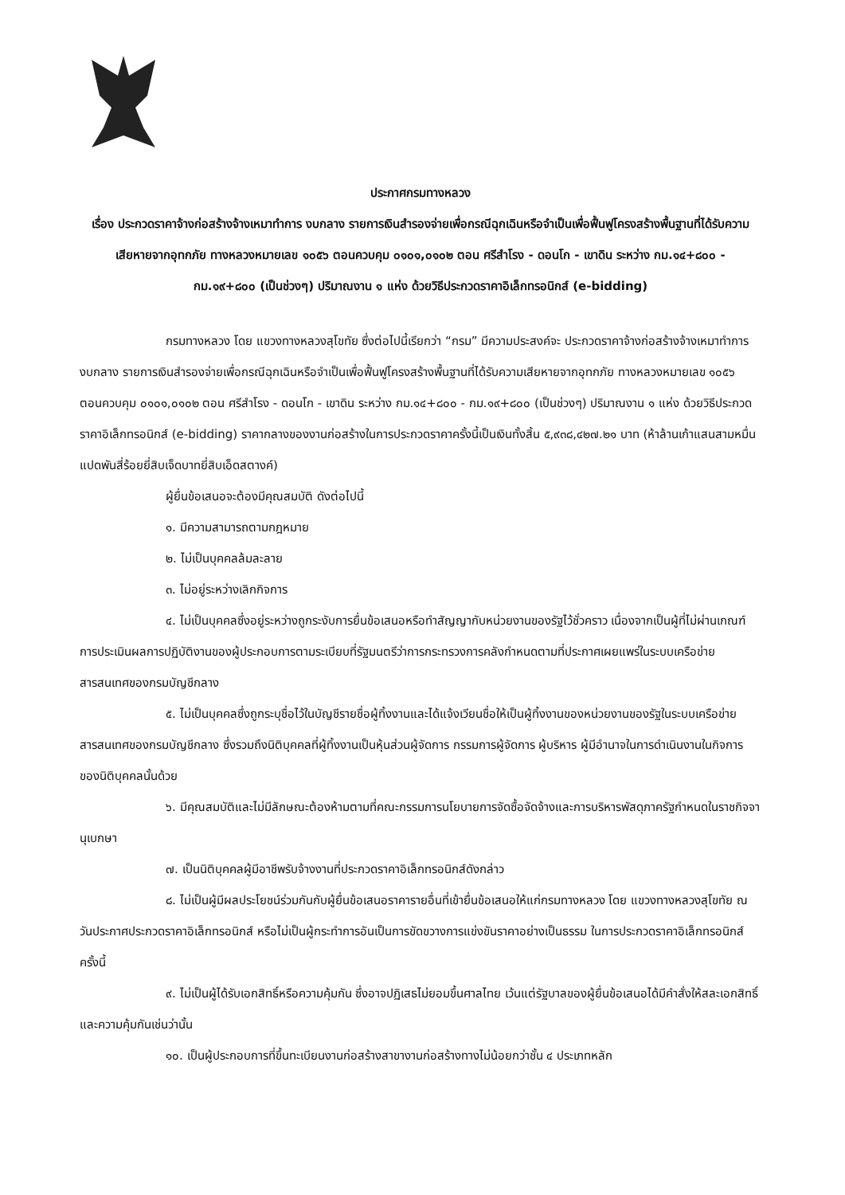ประกาศกรมทางหลวง
เรื่อง ประกวดราคาจ้างก่อสร้างจ้างเหมาทำการ งบกลาง รายการเงินสำรองจ่ายเพื่อกรณีฉุกเฉินหรือจำเป็นเพื่อฟื้นฟูโครงสร้างพื้นฐานที่ได้รับความเสียหายจากอุทกภัย ทางหลวงหมายเลข ๑๐๕๖ ตอนควบคุม ๐๑๐๑,๐๑๐๒ ตอน ศรีสำโรง - ดอนโก - เขาดิน ระหว่าง กม.๑๔+๘๐๐ - กม.๑๙+๘๐๐ (เป็นช่วงๆ) ปริมาณงาน ๑ แห่ง ด้วยวิธีประกวดราคาอิเล็กทรอนิกส์ (e-bidding)
กรมทางหลวง โดย แขวงทางหลวงสุโขทัย ซึ่งต่อไปนี้เรียกว่า “กรม” มีความประสงค์จะ ประกวดราคาจ้างก่อสร้างจ้างเหมาทำการ งบกลาง รายการเงินสำรองจ่ายเพื่อกรณีฉุกเฉินหรือจำเป็นเพื่อฟื้นฟูโครงสร้างพื้นฐานที่ได้รับความเสียหายจากอุทกภัย ทางหลวงหมายเลข ๑๐๕๖ ตอนควบคุม ๐๑๐๑,๐๑๐๒ ตอน ศรีสำโรง - ดอนโก - เขาดิน ระหว่าง กม.๑๔+๘๐๐ - กม.๑๙+๘๐๐ (เป็นช่วงๆ) ปริมาณงาน ๑ แห่ง ด้วยวิธีประกวดราคาอิเล็กทรอนิกส์ (e-bidding) ราคากลางของงานก่อสร้างในการประกวดราคาครั้งนี้เป็นเงินทั้งสิ้น ๕,๙๓๘,๔๒๗.๒๑ บาท (ห้าล้านเก้าแสนสามหมื่นแปดพันสี่ร้อยยี่สิบเจ็ดบาทยี่สิบเอ็ดสตางค์)
ผู้ยื่นข้อเสนอจะต้องมีคุณสมบัติ ดังต่อไปนี้
๑. มีความสามารถตามกฎหมาย
๒. ไม่เป็นบุคคลล้มละลาย
๓. ไม่อยู่ระหว่างเลิกกิจการ
๔. ไม่เป็นบุคคลซึ่งอยู่ระหว่างถูกระงับการยื่นข้อเสนอหรือทำสัญญากับหน่วยงานของรัฐไว้ชั่วคราว เนื่องจากเป็นผู้ที่ไม่ผ่านเกณฑ์การประเมินผลการปฏิบัติงานของผู้ประกอบการตามระเบียบที่รัฐมนตรีว่าการกระทรวงการคลังกำหนดตามที่ประกาศเผยแพร่ในระบบเครือข่ายสารสนเทศของกรมบัญชีกลาง
๕. ไม่เป็นบุคคลซึ่งถูกระบุชื่อไว้ในบัญชีรายชื่อผู้ทิ้งงานและได้แจ้งเวียนชื่อให้เป็นผู้ทิ้งงานของหน่วยงานของรัฐในระบบเครือข่ายสารสนเทศของกรมบัญชีกลาง ซึ่งรวมถึงนิติบุคคลที่ผู้ทิ้งงานเป็นหุ้นส่วนผู้จัดการ กรรมการผู้จัดการ ผู้บริหาร ผู้มีอำนาจในการดำเนินงานในกิจการของนิติบุคคลนั้นด้วย
๖. มีคุณสมบัติและไม่มีลักษณะต้องห้ามตามที่คณะกรรมการนโยบายการจัดซื้อจัดจ้างและการบริหารพัสดุภาครัฐกำหนดในราชกิจจานุเบกษา
๗. เป็นนิติบุคคลผู้มีอาชีพรับจ้างงานที่ประกวดราคาอิเล็กทรอนิกส์ดังกล่าว
๘. ไม่เป็นผู้มีผลประโยชน์ร่วมกันกับผู้ยื่นข้อเสนอราคารายอื่นที่เข้ายื่นข้อเสนอให้แก่กรมทางหลวง โดย แขวงทางหลวงสุโขทัย ณ วันประกาศประกวดราคาอิเล็กทรอนิกส์ หรือไม่เป็นผู้กระทำการอันเป็นการขัดขวางการแข่งขันราคาอย่างเป็นธรรม ในการประกวดราคาอิเล็กทรอนิกส์ครั้งนี้
๙. ไม่เป็นผู้ได้รับเอกสิทธิ์หรือความคุ้มกัน ซึ่งอาจปฏิเสธไม่ยอมขึ้นศาลไทย เว้นแต่รัฐบาลของผู้ยื่นข้อเสนอได้มีคำสั่งให้สละเอกสิทธิ์และความคุ้มกันเช่นว่านั้น
๑๐. เป็นผู้ประกอบการที่ขึ้นทะเบียนงานก่อสร้างสาขางานก่อสร้างทางไม่น้อยกว่าชั้น ๔ ประเภทหลัก